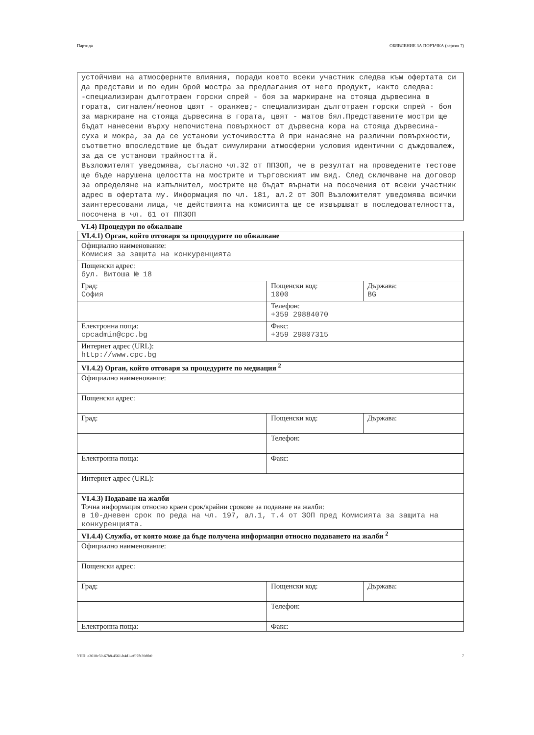Партида ОБЯВЛЕНИЕ ЗА ПОРЪЧКА (версия 7)
устойчиви на атмосферните влияния, поради което всеки участник следва към офертата си да представи и по един брой мостра за предлагания от него продукт, както следва: -специализиран дълготраен горски спрей - боя за маркиране на стояща дървесина в гората, сигнален/неонов цвят - оранжев;- специализиран дълготраен горски спрей - боя за маркиране на стояща дървесина в гората, цвят - матов бял.Представените мостри ще бъдат нанесени върху непочистена повърхност от дървесна кора на стояща дървесина- суха и мокра, за да се установи усточивостта й при нанасяне на различни повърхности, съответно впоследствие ще бъдат симулирани атмосферни условия идентични с дъждовалеж, за да се установи трайността й.
Възложителят уведомява, съгласно чл.32 от ППЗОП, че в резултат на проведените тестове ще бъде нарушена целостта на мострите и търговският им вид. След сключване на договор за определяне на изпълнител, мострите ще бъдат върнати на посочения от всеки участник адрес в офертата му. Информация по чл. 181, ал.2 от ЗОП Възложителят уведомява всички заинтересовани лица, че действията на комисията ще се извършват в последователността, посочена в чл. 61 от ППЗОП
VI.4) Процедури по обжалване
| VI.4.1) Орган, който отговаря за процедурите по обжалване | | |
| Официално наименование: Комисия за защита на конкуренцията | | |
| Пощенски адрес: бул. Витоша № 18 | | |
| Град: София | Пощенски код: 1000 | Държава: BG |
| | Телефон: +359 29884070 | |
| Електронна поща: cpcadmin@cpc.bg | Факс: +359 29807315 | |
| Интернет адрес (URL): http://www.cpc.bg | | |
| VI.4.2) Орган, който отговаря за процедурите по медиация <sup>2</sup> | | |
| Официално наименование: | | |
| Пощенски адрес: | | |
| Град: | Пощенски код: | Държава: |
| | Телефон: | |
| Електронна поща: | Факс: | |
| Интернет адрес (URL): | | |
| VI.4.3) Подаване на жалби Точна информация относно краен срок/крайни срокове за подаване на жалби: в 10-дневен срок по реда на чл. 197, ал.1, т.4 от ЗОП пред Комисията за защита на конкуренцията. | | |
| VI.4.4) Служба, от която може да бъде получена информация относно подаването на жалби <sup>2</sup> | | |
| Официално наименование: | | |
| Пощенски адрес: | | |
| Град: | Пощенски код: | Държава: |
| | Телефон: | |
| Електронна поща: | Факс: | |
УНП: e3618c50-67b8-4561-b4d1-ef07fe39dfe0 7